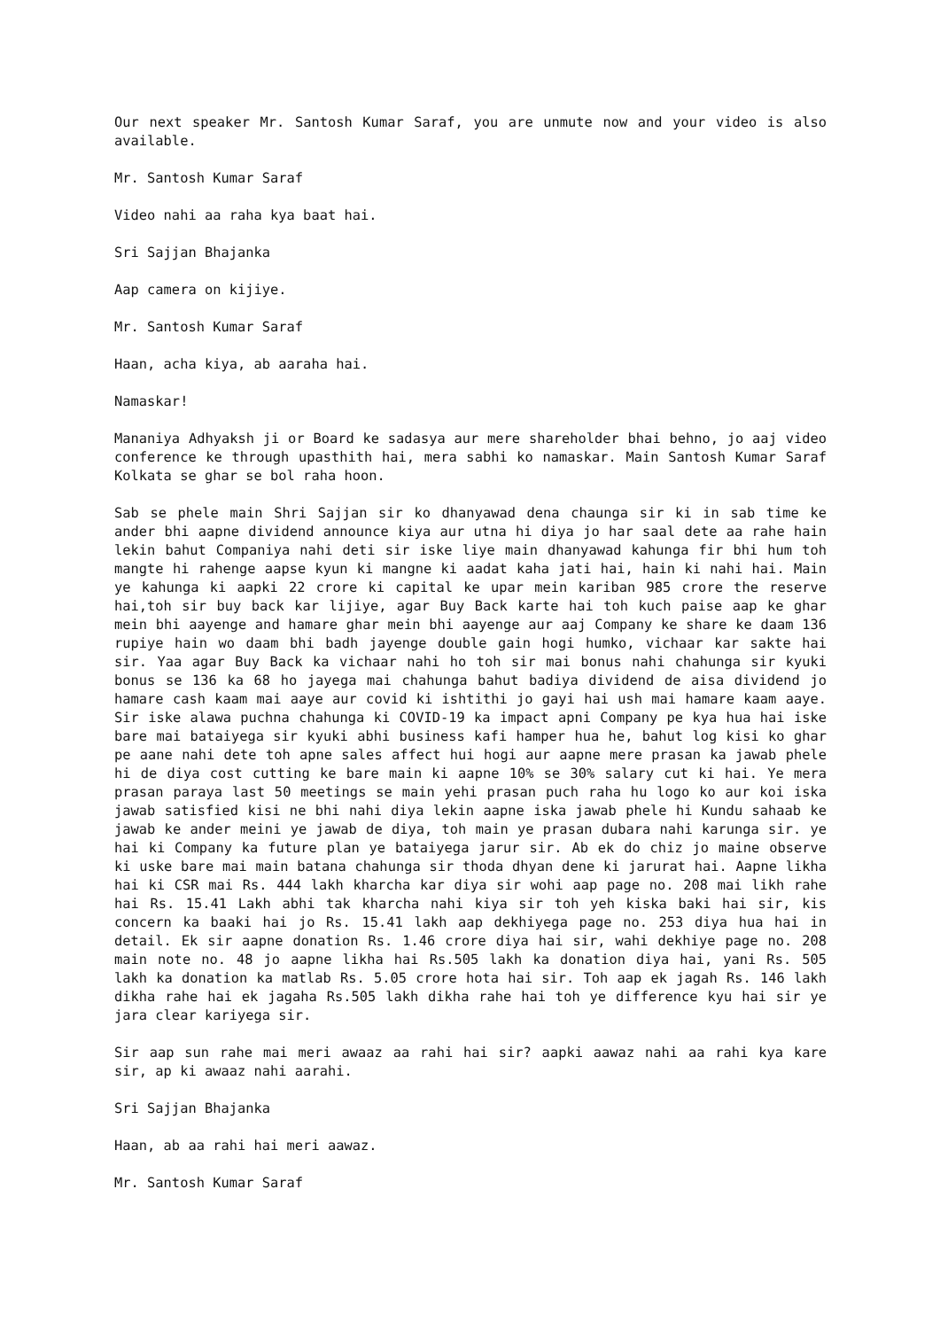Our next speaker Mr. Santosh Kumar Saraf, you are unmute now and your video is also available.
Mr. Santosh Kumar Saraf
Video nahi aa raha kya baat hai.
Sri Sajjan Bhajanka
Aap camera on kijiye.
Mr. Santosh Kumar Saraf
Haan, acha kiya, ab aaraha hai.
Namaskar!
Mananiya Adhyaksh ji or Board ke sadasya aur mere shareholder bhai behno, jo aaj video conference ke through upasthith hai, mera sabhi ko namaskar. Main Santosh Kumar Saraf Kolkata se ghar se bol raha hoon.
Sab se phele main Shri Sajjan sir ko dhanyawad dena chaunga sir ki in sab time ke ander bhi aapne dividend announce kiya aur utna hi diya jo har saal dete aa rahe hain lekin bahut Companiya nahi deti sir iske liye main dhanyawad kahunga fir bhi hum toh mangte hi rahenge aapse kyun ki mangne ki aadat kaha jati hai, hain ki nahi hai. Main ye kahunga ki aapki 22 crore ki capital ke upar mein kariban 985 crore the reserve hai,toh sir buy back kar lijiye, agar Buy Back karte hai toh kuch paise aap ke ghar mein bhi aayenge and hamare ghar mein bhi aayenge aur aaj Company ke share ke daam 136 rupiye hain wo daam bhi badh jayenge double gain hogi humko, vichaar kar sakte hai sir. Yaa agar Buy Back ka vichaar nahi ho toh sir mai bonus nahi chahunga sir kyuki bonus se 136 ka 68 ho jayega mai chahunga bahut badiya dividend de aisa dividend jo hamare cash kaam mai aaye aur covid ki ishtithi jo gayi hai ush mai hamare kaam aaye. Sir iske alawa puchna chahunga ki COVID-19 ka impact apni Company pe kya hua hai iske bare mai bataiyega sir kyuki abhi business kafi hamper hua he, bahut log kisi ko ghar pe aane nahi dete toh apne sales affect hui hogi aur aapne mere prasan ka jawab phele hi de diya cost cutting ke bare main ki aapne 10% se 30% salary cut ki hai. Ye mera prasan paraya last 50 meetings se main yehi prasan puch raha hu logo ko aur koi iska jawab satisfied kisi ne bhi nahi diya lekin aapne iska jawab phele hi Kundu sahaab ke jawab ke ander meini ye jawab de diya, toh main ye prasan dubara nahi karunga sir. ye hai ki Company ka future plan ye bataiyega jarur sir. Ab ek do chiz jo maine observe ki uske bare mai main batana chahunga sir thoda dhyan dene ki jarurat hai. Aapne likha hai ki CSR mai Rs. 444 lakh kharcha kar diya sir wohi aap page no. 208 mai likh rahe hai Rs. 15.41 Lakh abhi tak kharcha nahi kiya sir toh yeh kiska baki hai sir, kis concern ka baaki hai jo Rs. 15.41 lakh aap dekhiyega page no. 253 diya hua hai in detail. Ek sir aapne donation Rs. 1.46 crore diya hai sir, wahi dekhiye page no. 208 main note no. 48 jo aapne likha hai Rs.505 lakh ka donation diya hai, yani Rs. 505 lakh ka donation ka matlab Rs. 5.05 crore hota hai sir. Toh aap ek jagah Rs. 146 lakh dikha rahe hai ek jagaha Rs.505 lakh dikha rahe hai toh ye difference kyu hai sir ye jara clear kariyega sir.
Sir aap sun rahe mai meri awaaz aa rahi hai sir? aapki aawaz nahi aa rahi kya kare sir, ap ki awaaz nahi aarahi.
Sri Sajjan Bhajanka
Haan, ab aa rahi hai meri aawaz.
Mr. Santosh Kumar Saraf